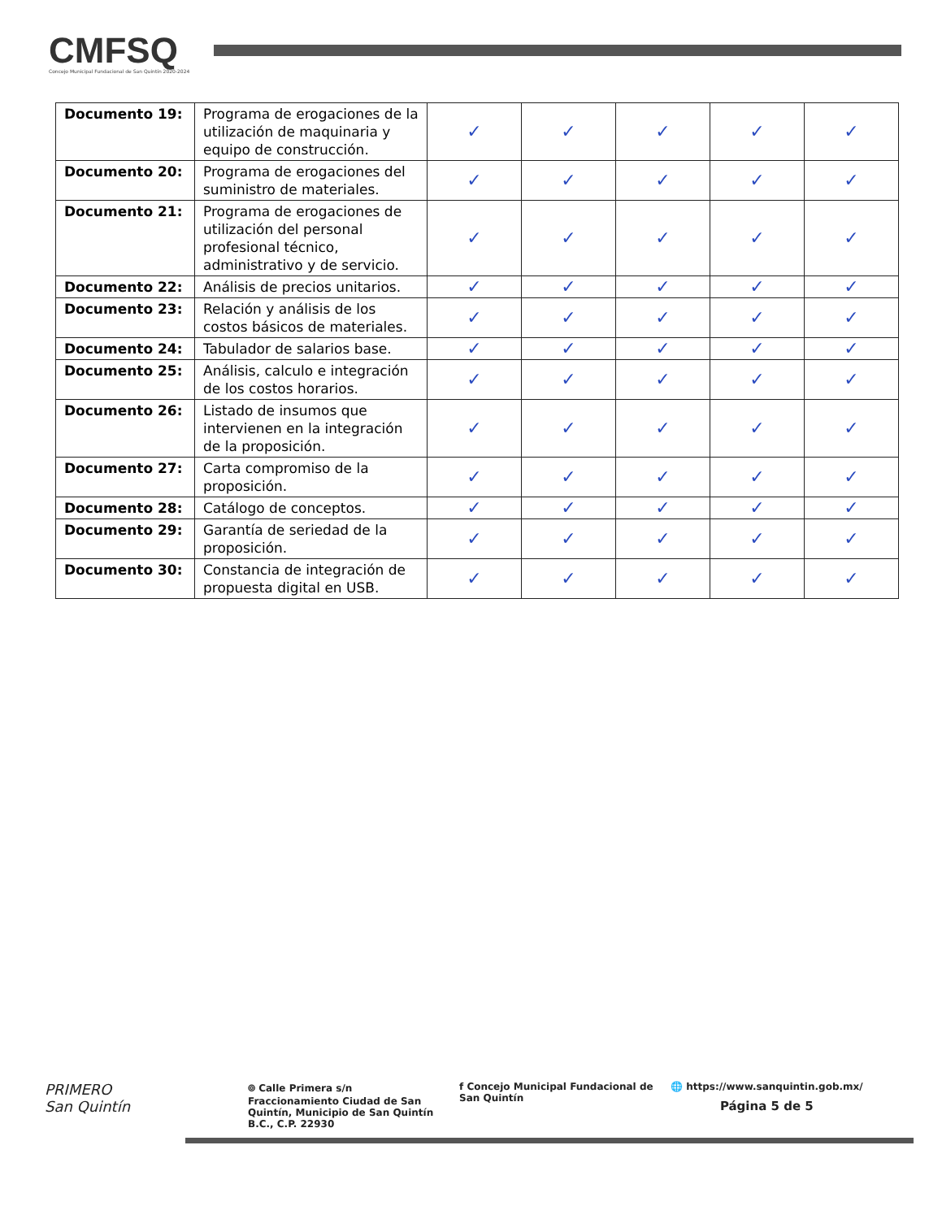CMFSQ
Concejo Municipal Fundacional de San Quintín 2020-2024
| Documento 19: | Programa de erogaciones de la utilización de maquinaria y equipo de construcción. | ✓ | ✓ | ✓ | ✓ | ✓ |
| Documento 20: | Programa de erogaciones del suministro de materiales. | ✓ | ✓ | ✓ | ✓ | ✓ |
| Documento 21: | Programa de erogaciones de utilización del personal profesional técnico, administrativo y de servicio. | ✓ | ✓ | ✓ | ✓ | ✓ |
| Documento 22: | Análisis de precios unitarios. | ✓ | ✓ | ✓ | ✓ | ✓ |
| Documento 23: | Relación y análisis de los costos básicos de materiales. | ✓ | ✓ | ✓ | ✓ | ✓ |
| Documento 24: | Tabulador de salarios base. | ✓ | ✓ | ✓ | ✓ | ✓ |
| Documento 25: | Análisis, calculo e integración de los costos horarios. | ✓ | ✓ | ✓ | ✓ | ✓ |
| Documento 26: | Listado de insumos que intervienen en la integración de la proposición. | ✓ | ✓ | ✓ | ✓ | ✓ |
| Documento 27: | Carta compromiso de la proposición. | ✓ | ✓ | ✓ | ✓ | ✓ |
| Documento 28: | Catálogo de conceptos. | ✓ | ✓ | ✓ | ✓ | ✓ |
| Documento 29: | Garantía de seriedad de la proposición. | ✓ | ✓ | ✓ | ✓ | ✓ |
| Documento 30: | Constancia de integración de propuesta digital en USB. | ✓ | ✓ | ✓ | ✓ | ✓ |
PRIMERO
San Quintín
⌾ Calle Primera s/n Fraccionamiento Ciudad de San Quintín, Municipio de San Quintín B.C., C.P. 22930
f Concejo Municipal Fundacional de San Quintín
🌐 https://www.sanquintin.gob.mx/
Página 5 de 5